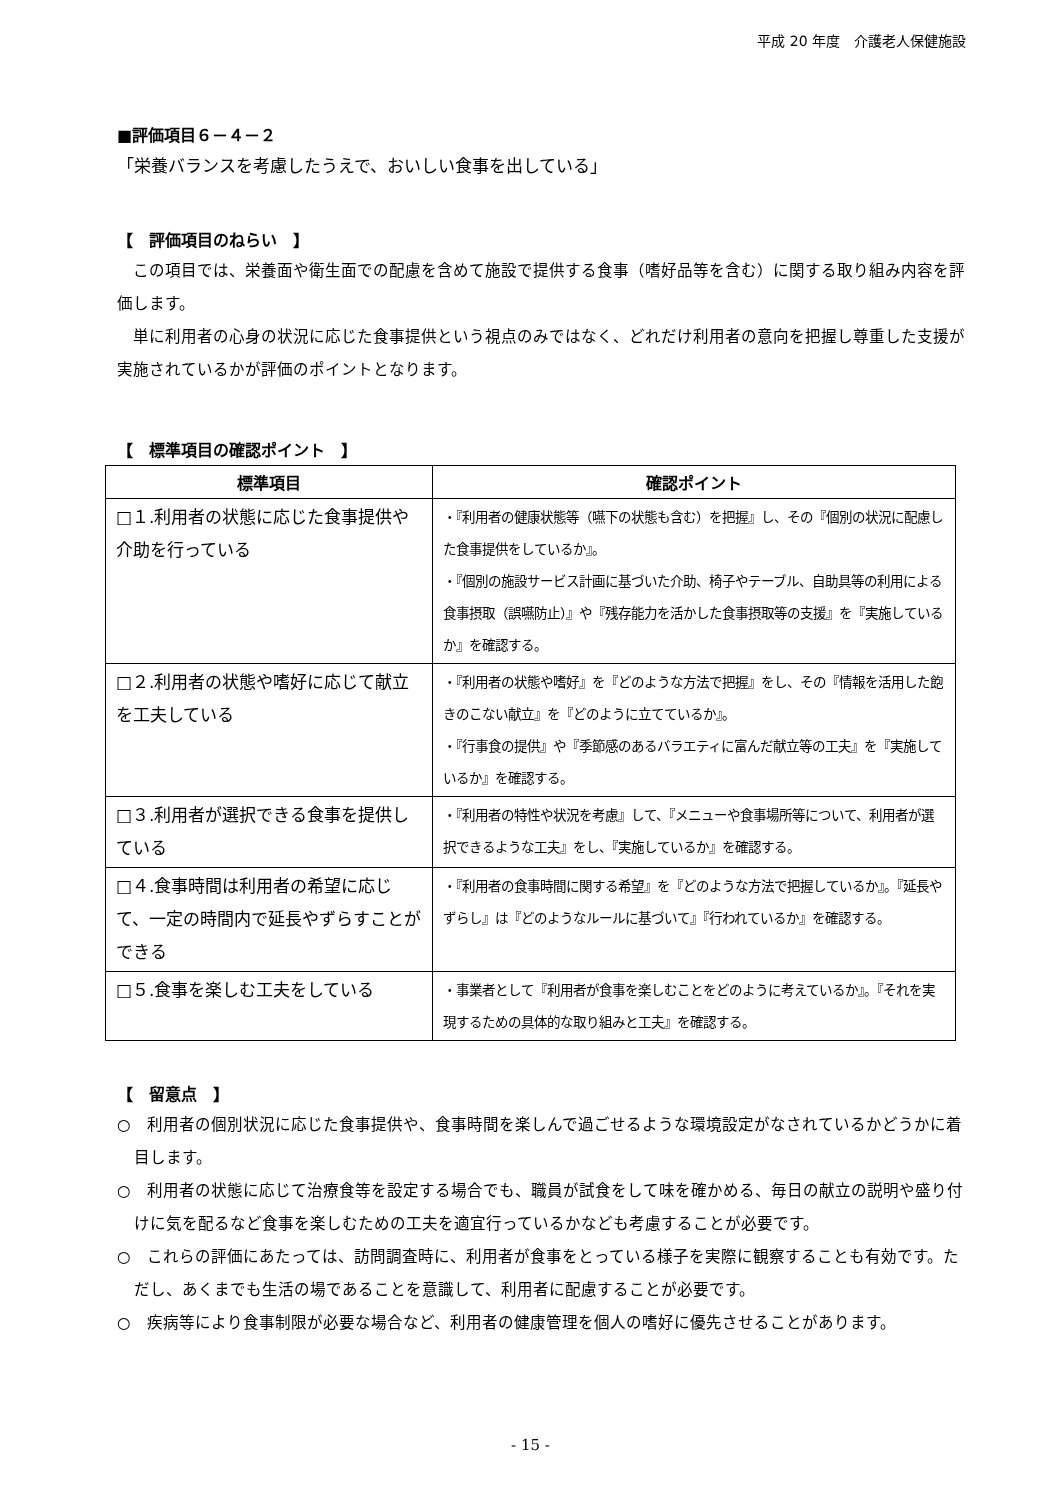平成 20 年度　介護老人保健施設
■評価項目６－４－２
「栄養バランスを考慮したうえで、おいしい食事を出している」
【　評価項目のねらい　】
この項目では、栄養面や衛生面での配慮を含めて施設で提供する食事（嗜好品等を含む）に関する取り組み内容を評価します。
単に利用者の心身の状況に応じた食事提供という視点のみではなく、どれだけ利用者の意向を把握し尊重した支援が実施されているかが評価のポイントとなります。
【　標準項目の確認ポイント　】
| 標準項目 | 確認ポイント |
| --- | --- |
| □１.利用者の状態に応じた食事提供や介助を行っている | ・『利用者の健康状態等（嚥下の状態も含む）を把握』し、その『個別の状況に配慮した食事提供をしているか』。 ・『個別の施設サービス計画に基づいた介助、椅子やテーブル、自助具等の利用による食事摂取（誤嚥防止）』や『残存能力を活かした食事摂取等の支援』を『実施しているか』を確認する。 |
| □２.利用者の状態や嗜好に応じて献立を工夫している | ・『利用者の状態や嗜好』を『どのような方法で把握』をし、その『情報を活用した飽きのこない献立』を『どのように立てているか』。 ・『行事食の提供』や『季節感のあるバラエティに富んだ献立等の工夫』を『実施しているか』を確認する。 |
| □３.利用者が選択できる食事を提供している | ・『利用者の特性や状況を考慮』して、『メニューや食事場所等について、利用者が選択できるような工夫』をし、『実施しているか』を確認する。 |
| □４.食事時間は利用者の希望に応じて、一定の時間内で延長やずらすことができる | ・『利用者の食事時間に関する希望』を『どのような方法で把握しているか』。『延長やずらし』は『どのようなルールに基づいて』『行われているか』を確認する。 |
| □５.食事を楽しむ工夫をしている | ・事業者として『利用者が食事を楽しむことをどのように考えているか』。『それを実現するための具体的な取り組みと工夫』を確認する。 |
【　留意点　】
○　利用者の個別状況に応じた食事提供や、食事時間を楽しんで過ごせるような環境設定がなされているかどうかに着目します。
○　利用者の状態に応じて治療食等を設定する場合でも、職員が試食をして味を確かめる、毎日の献立の説明や盛り付けに気を配るなど食事を楽しむための工夫を適宜行っているかなども考慮することが必要です。
○　これらの評価にあたっては、訪問調査時に、利用者が食事をとっている様子を実際に観察することも有効です。ただし、あくまでも生活の場であることを意識して、利用者に配慮することが必要です。
○　疾病等により食事制限が必要な場合など、利用者の健康管理を個人の嗜好に優先させることがあります。
- 15 -